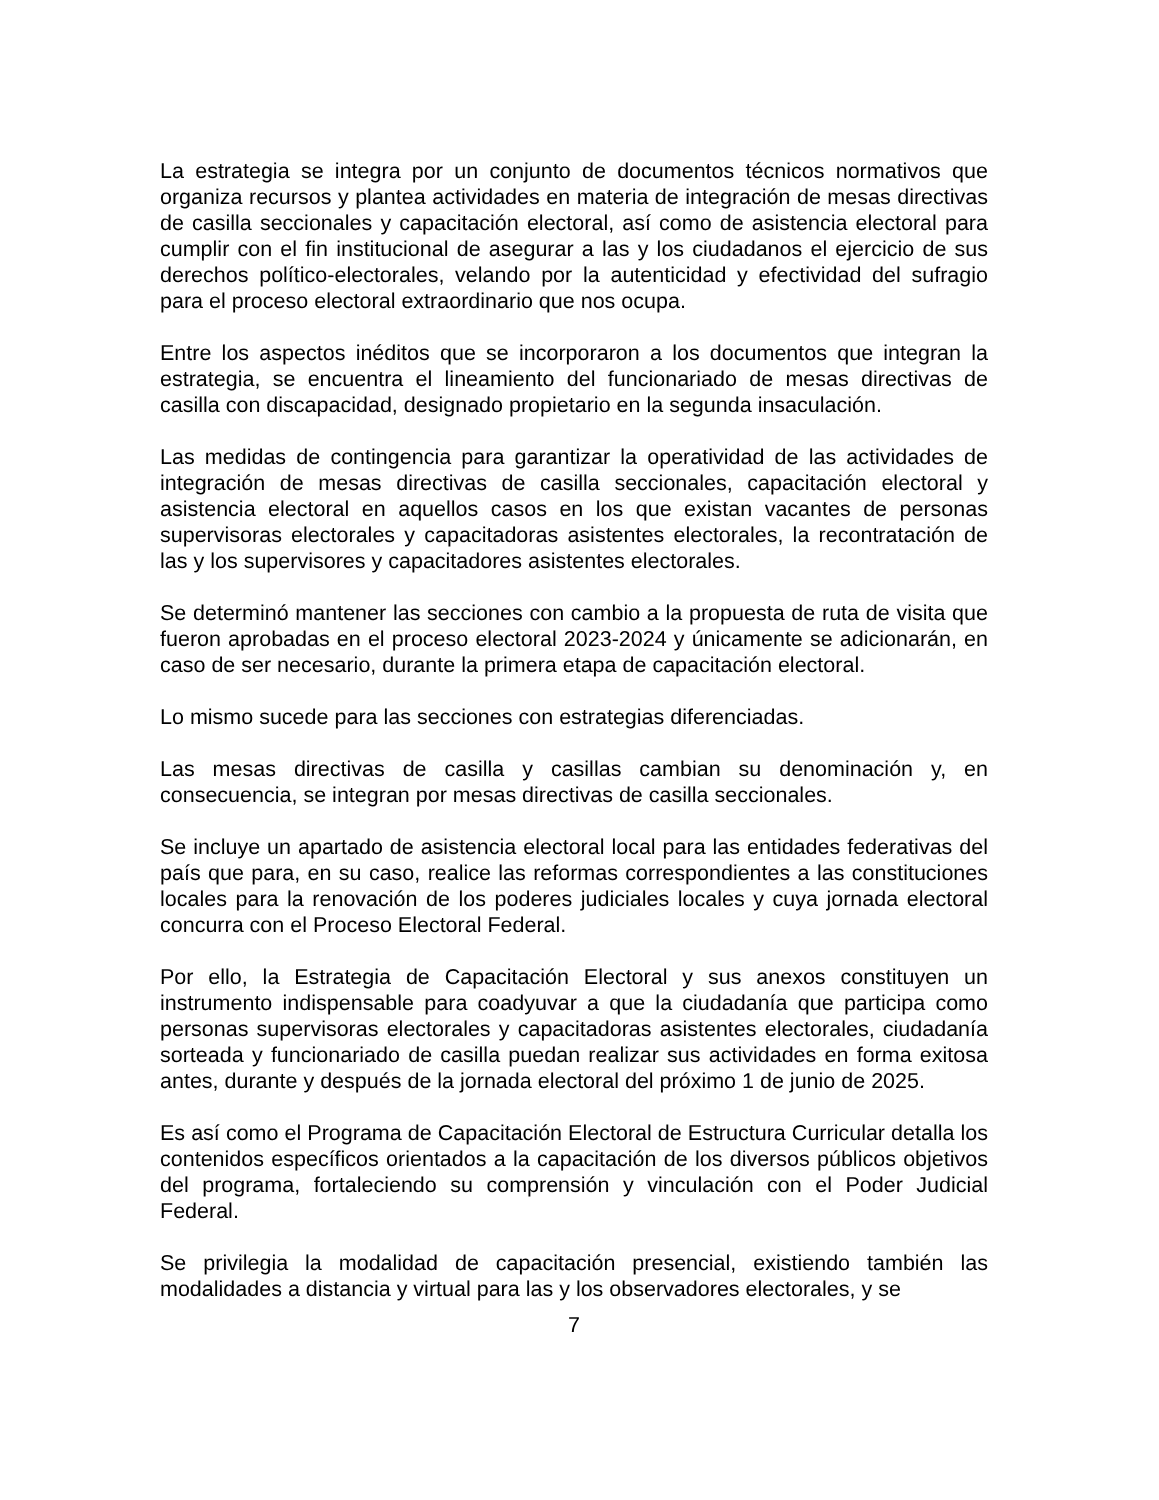La estrategia se integra por un conjunto de documentos técnicos normativos que organiza recursos y plantea actividades en materia de integración de mesas directivas de casilla seccionales y capacitación electoral, así como de asistencia electoral para cumplir con el fin institucional de asegurar a las y los ciudadanos el ejercicio de sus derechos político-electorales, velando por la autenticidad y efectividad del sufragio para el proceso electoral extraordinario que nos ocupa.
Entre los aspectos inéditos que se incorporaron a los documentos que integran la estrategia, se encuentra el lineamiento del funcionariado de mesas directivas de casilla con discapacidad, designado propietario en la segunda insaculación.
Las medidas de contingencia para garantizar la operatividad de las actividades de integración de mesas directivas de casilla seccionales, capacitación electoral y asistencia electoral en aquellos casos en los que existan vacantes de personas supervisoras electorales y capacitadoras asistentes electorales, la recontratación de las y los supervisores y capacitadores asistentes electorales.
Se determinó mantener las secciones con cambio a la propuesta de ruta de visita que fueron aprobadas en el proceso electoral 2023-2024 y únicamente se adicionarán, en caso de ser necesario, durante la primera etapa de capacitación electoral.
Lo mismo sucede para las secciones con estrategias diferenciadas.
Las mesas directivas de casilla y casillas cambian su denominación y, en consecuencia, se integran por mesas directivas de casilla seccionales.
Se incluye un apartado de asistencia electoral local para las entidades federativas del país que para, en su caso, realice las reformas correspondientes a las constituciones locales para la renovación de los poderes judiciales locales y cuya jornada electoral concurra con el Proceso Electoral Federal.
Por ello, la Estrategia de Capacitación Electoral y sus anexos constituyen un instrumento indispensable para coadyuvar a que la ciudadanía que participa como personas supervisoras electorales y capacitadoras asistentes electorales, ciudadanía sorteada y funcionariado de casilla puedan realizar sus actividades en forma exitosa antes, durante y después de la jornada electoral del próximo 1 de junio de 2025.
Es así como el Programa de Capacitación Electoral de Estructura Curricular detalla los contenidos específicos orientados a la capacitación de los diversos públicos objetivos del programa, fortaleciendo su comprensión y vinculación con el Poder Judicial Federal.
Se privilegia la modalidad de capacitación presencial, existiendo también las modalidades a distancia y virtual para las y los observadores electorales, y se
7